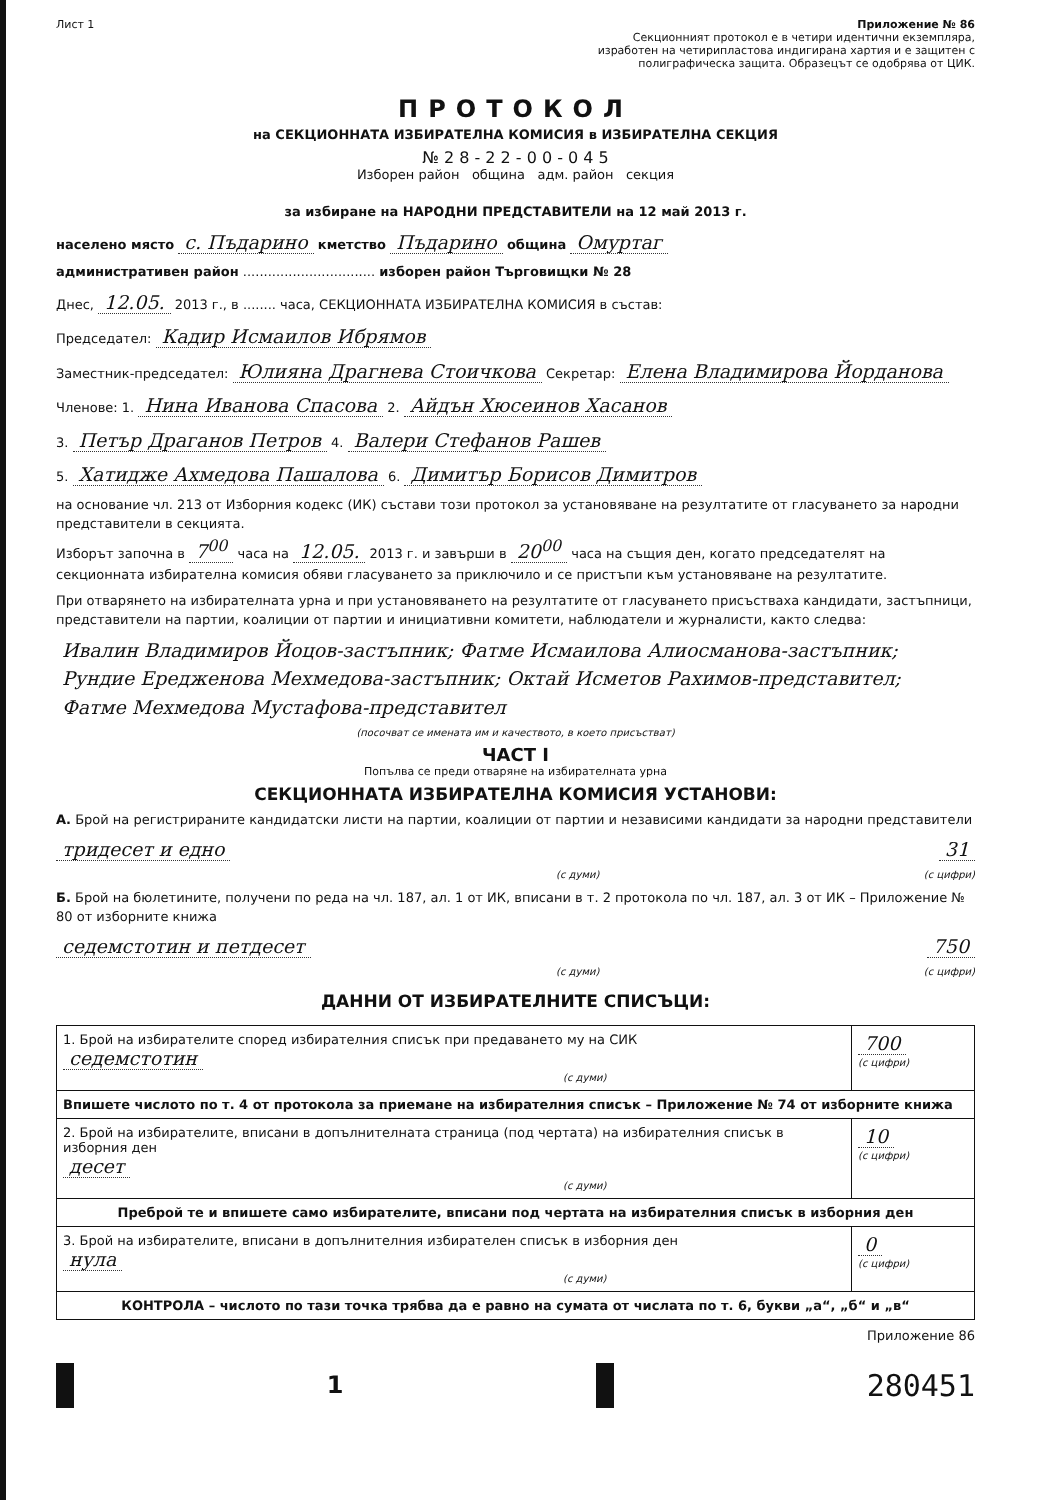Лист 1 Приложение № 86
Секционният протокол е в четири идентични екземпляра, изработен на четирипластова индигирана хартия и е защитен с полиграфическа защита. Образецът се одобрява от ЦИК.
ПРОТОКОЛ
на СЕКЦИОННАТА ИЗБИРАТЕЛНА КОМИСИЯ в ИЗБИРАТЕЛНА СЕКЦИЯ
№ 2 8 - 2 2 - 0 0 - 0 4 5
Изборен район община адм. район секция
за избиране на НАРОДНИ ПРЕДСТАВИТЕЛИ на 12 май 2013 г.
населено място с. Пъдарино кметство Пъдарино община Омуртаг
административен район ................................ изборен район Търговищки № 28
Днес, 12.05. 2013 г., в ........ часа, СЕКЦИОННАТА ИЗБИРАТЕЛНА КОМИСИЯ в състав:
Председател: Кадир Исмаилов Ибрямов
Заместник-председател: Юлияна Драгнева Стоичкова Секретар: Елена Владимирова Йорданова
Членове: 1. Нина Иванова Спасова 2. Айдън Хюсеинов Хасанов
3. Петър Драганов Петров 4. Валери Стефанов Рашев
5. Хатидже Ахмедова Пашалова 6. Димитър Борисов Димитров
на основание чл. 213 от Изборния кодекс (ИК) състави този протокол за установяване на резултатите от гласуването за народни представители в секцията.
Изборът започна в 7<sup>00</sup> часа на 12.05. 2013 г. и завърши в 20<sup>00</sup> часа на същия ден, когато председателят на секционната избирателна комисия обяви гласуването за приключило и се пристъпи към установяване на резултатите.
При отварянето на избирателната урна и при установяването на резултатите от гласуването присъстваха кандидати, застъпници, представители на партии, коалиции от партии и инициативни комитети, наблюдатели и журналисти, както следва:
Ивалин Владимиров Йоцов-застъпник; Фатме Исмаилова Алиосманова-застъпник; Рундие Ередженова Мехмедова-застъпник; Октай Исметов Рахимов-представител; Фатме Мехмедова Мустафова-представител
(посочват се имената им и качеството, в което присъстват)
ЧАСТ I
Попълва се преди отваряне на избирателната урна
СЕКЦИОННАТА ИЗБИРАТЕЛНА КОМИСИЯ УСТАНОВИ:
А. Брой на регистрираните кандидатски листи на партии, коалиции от партии и независими кандидати за народни представители
тридесет и едно 31
(с думи) (с цифри)
Б. Брой на бюлетините, получени по реда на чл. 187, ал. 1 от ИК, вписани в т. 2 протокола по чл. 187, ал. 3 от ИК – Приложение № 80 от изборните книжа
седемстотин и петдесет 750
(с думи) (с цифри)
ДАННИ ОТ ИЗБИРАТЕЛНИТЕ СПИСЪЦИ:
| 1. Брой на избирателите според избирателния списък при предаването му на СИК седемстотин (с думи) | 700 (с цифри) |
| Впишете числото по т. 4 от протокола за приемане на избирателния списък – Приложение № 74 от изборните книжа | |
| 2. Брой на избирателите, вписани в допълнителната страница (под чертата) на избирателния списък в изборния ден десет (с думи) | 10 (с цифри) |
| Преброй те и впишете само избирателите, вписани под чертата на избирателния списък в изборния ден | |
| 3. Брой на избирателите, вписани в допълнителния избирателен списък в изборния ден нула (с думи) | 0 (с цифри) |
| КОНТРОЛА – числото по тази точка трябва да е равно на сумата от числата по т. 6, букви „а“, „б“ и „в“ | |
Приложение 86
1
280451